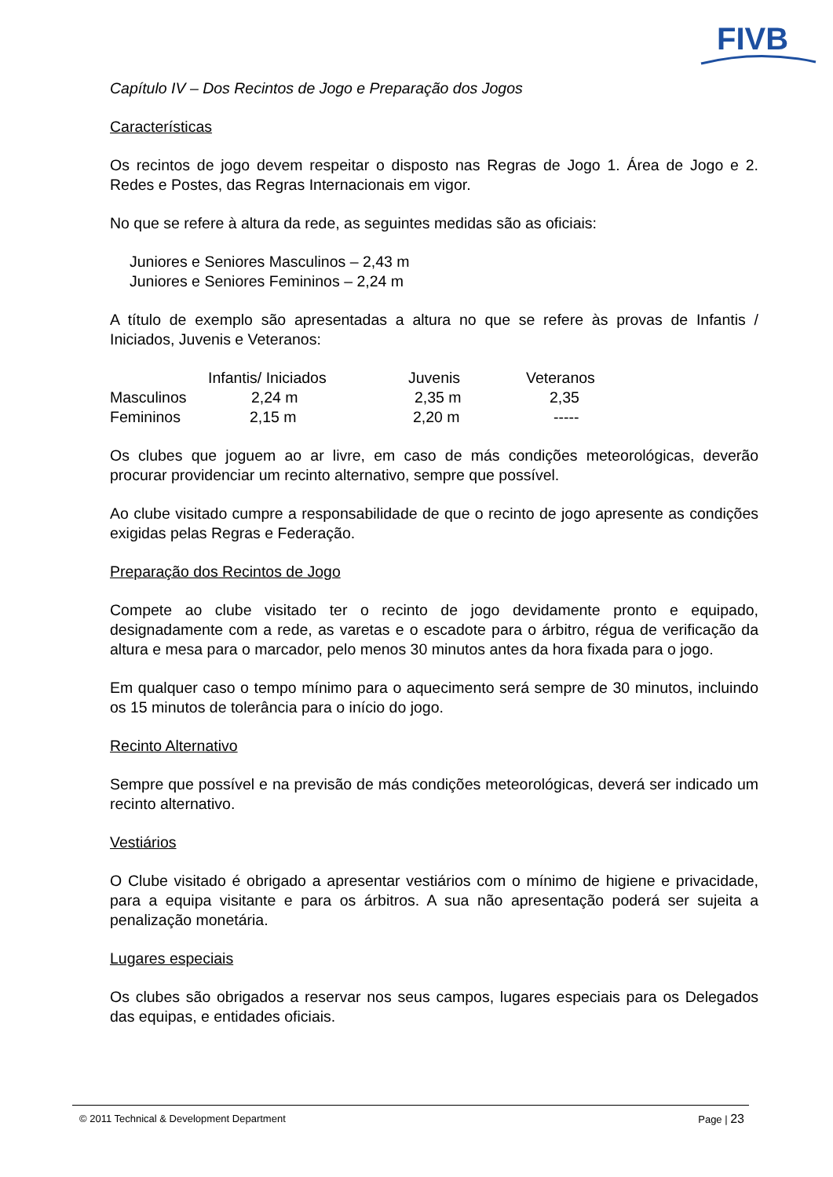FIVB
Capítulo IV – Dos Recintos de Jogo e Preparação dos Jogos
Características
Os recintos de jogo devem respeitar o disposto nas Regras de Jogo 1. Área de Jogo e 2. Redes e Postes, das Regras Internacionais em vigor.
No que se refere à altura da rede, as seguintes medidas são as oficiais:
Juniores e Seniores Masculinos – 2,43 m
Juniores e Seniores Femininos – 2,24 m
A título de exemplo são apresentadas a altura no que se refere às provas de Infantis / Iniciados, Juvenis e Veteranos:
| | Infantis/ Iniciados | Juvenis | Veteranos |
| --- | --- | --- | --- |
| Masculinos | 2,24 m | 2,35 m | 2,35 |
| Femininos | 2,15 m | 2,20 m | ----- |
Os clubes que joguem ao ar livre, em caso de más condições meteorológicas, deverão procurar providenciar um recinto alternativo, sempre que possível.
Ao clube visitado cumpre a responsabilidade de que o recinto de jogo apresente as condições exigidas pelas Regras e Federação.
Preparação dos Recintos de Jogo
Compete ao clube visitado ter o recinto de jogo devidamente pronto e equipado, designadamente com a rede, as varetas e o escadote para o árbitro, régua de verificação da altura e mesa para o marcador, pelo menos 30 minutos antes da hora fixada para o jogo.
Em qualquer caso o tempo mínimo para o aquecimento será sempre de 30 minutos, incluindo os 15 minutos de tolerância para o início do jogo.
Recinto Alternativo
Sempre que possível e na previsão de más condições meteorológicas, deverá ser indicado um recinto alternativo.
Vestiários
O Clube visitado é obrigado a apresentar vestiários com o mínimo de higiene e privacidade, para a equipa visitante e para os árbitros. A sua não apresentação poderá ser sujeita a penalização monetária.
Lugares especiais
Os clubes são obrigados a reservar nos seus campos, lugares especiais para os Delegados das equipas, e entidades oficiais.
© 2011 Technical & Development Department Page | 23